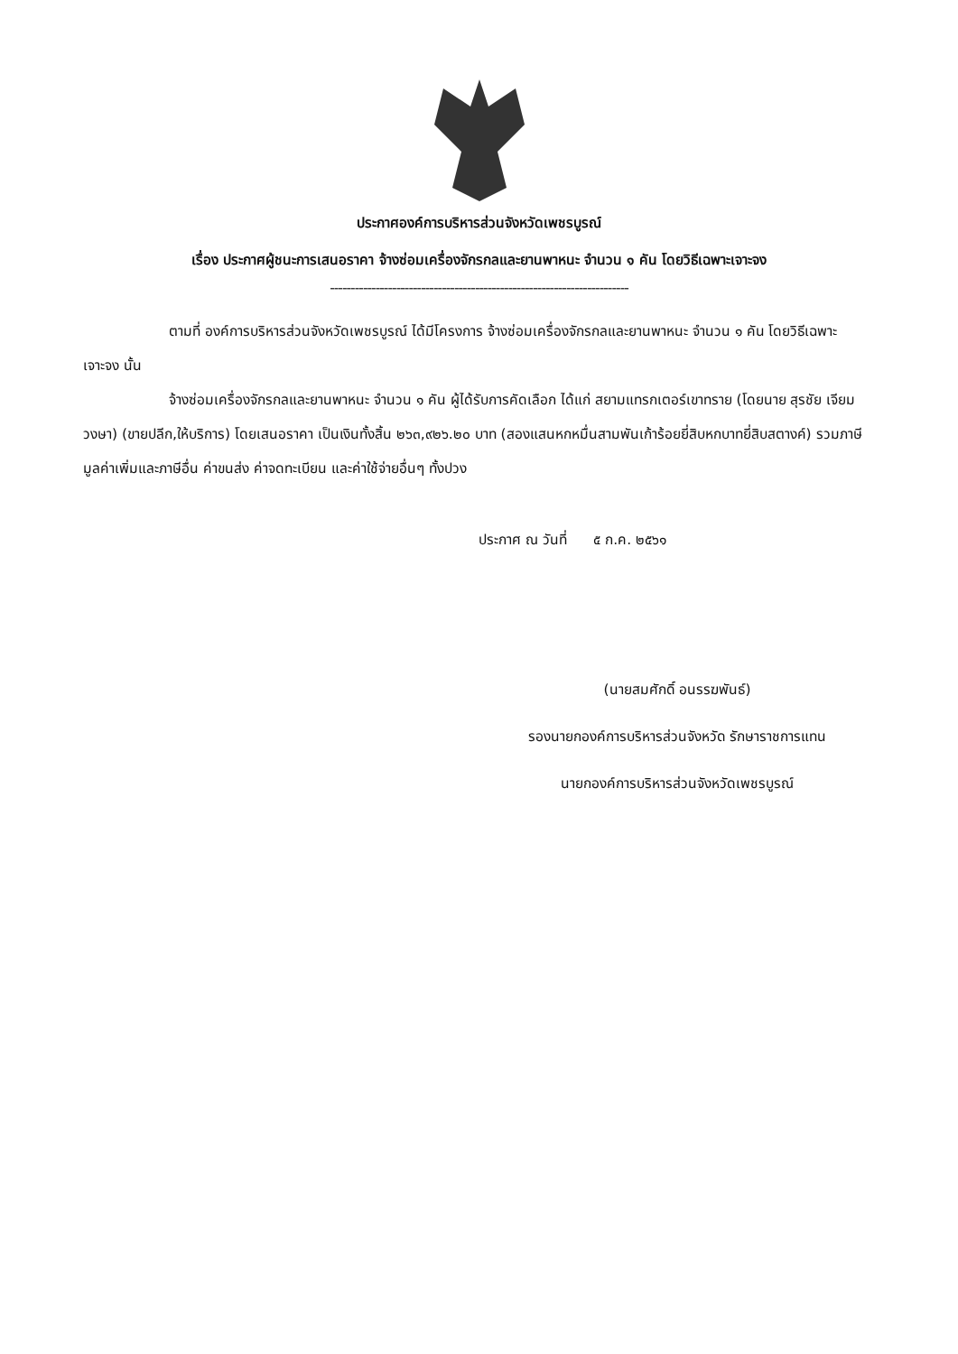ประกาศองค์การบริหารส่วนจังหวัดเพชรบูรณ์
เรื่อง ประกาศผู้ชนะการเสนอราคา จ้างซ่อมเครื่องจักรกลและยานพาหนะ จำนวน ๑ คัน โดยวิธีเฉพาะเจาะจง
------------------------------------------------------------------------
ตามที่ องค์การบริหารส่วนจังหวัดเพชรบูรณ์ ได้มีโครงการ จ้างซ่อมเครื่องจักรกลและยานพาหนะ จำนวน ๑ คัน โดยวิธีเฉพาะเจาะจง นั้น
จ้างซ่อมเครื่องจักรกลและยานพาหนะ จำนวน ๑ คัน ผู้ได้รับการคัดเลือก ได้แก่ สยามแทรกเตอร์เขาทราย (โดยนาย สุรชัย เจียมวงษา) (ขายปลีก,ให้บริการ) โดยเสนอราคา เป็นเงินทั้งสิ้น ๒๖๓,๙๒๖.๒๐ บาท (สองแสนหกหมื่นสามพันเก้าร้อยยี่สิบหกบาทยี่สิบสตางค์) รวมภาษีมูลค่าเพิ่มและภาษีอื่น ค่าขนส่ง ค่าจดทะเบียน และค่าใช้จ่ายอื่นๆ ทั้งปวง
ประกาศ ณ วันที่ ๕ ก.ค. ๒๕๖๑
(นายสมศักดิ์ อนรรฆพันธ์)
รองนายกองค์การบริหารส่วนจังหวัด รักษาราชการแทน
นายกองค์การบริหารส่วนจังหวัดเพชรบูรณ์